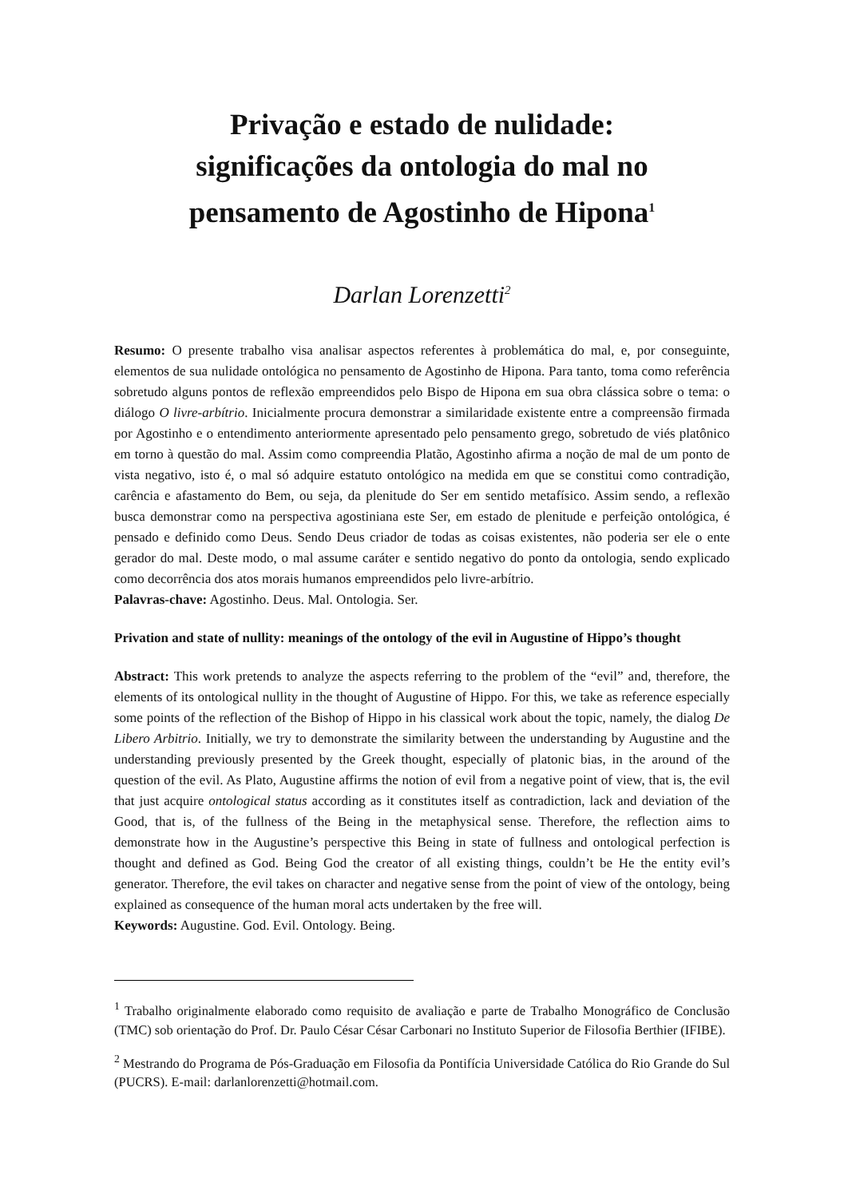Privação e estado de nulidade:
significações da ontologia do mal no
pensamento de Agostinho de Hipona<sup>1</sup>
Darlan Lorenzetti<sup>2</sup>
Resumo: O presente trabalho visa analisar aspectos referentes à problemática do mal, e, por conseguinte, elementos de sua nulidade ontológica no pensamento de Agostinho de Hipona. Para tanto, toma como referência sobretudo alguns pontos de reflexão empreendidos pelo Bispo de Hipona em sua obra clássica sobre o tema: o diálogo O livre-arbítrio. Inicialmente procura demonstrar a similaridade existente entre a compreensão firmada por Agostinho e o entendimento anteriormente apresentado pelo pensamento grego, sobretudo de viés platônico em torno à questão do mal. Assim como compreendia Platão, Agostinho afirma a noção de mal de um ponto de vista negativo, isto é, o mal só adquire estatuto ontológico na medida em que se constitui como contradição, carência e afastamento do Bem, ou seja, da plenitude do Ser em sentido metafísico. Assim sendo, a reflexão busca demonstrar como na perspectiva agostiniana este Ser, em estado de plenitude e perfeição ontológica, é pensado e definido como Deus. Sendo Deus criador de todas as coisas existentes, não poderia ser ele o ente gerador do mal. Deste modo, o mal assume caráter e sentido negativo do ponto da ontologia, sendo explicado como decorrência dos atos morais humanos empreendidos pelo livre-arbítrio.
Palavras-chave: Agostinho. Deus. Mal. Ontologia. Ser.
Privation and state of nullity: meanings of the ontology of the evil in Augustine of Hippo’s thought
Abstract: This work pretends to analyze the aspects referring to the problem of the “evil” and, therefore, the elements of its ontological nullity in the thought of Augustine of Hippo. For this, we take as reference especially some points of the reflection of the Bishop of Hippo in his classical work about the topic, namely, the dialog De Libero Arbitrio. Initially, we try to demonstrate the similarity between the understanding by Augustine and the understanding previously presented by the Greek thought, especially of platonic bias, in the around of the question of the evil. As Plato, Augustine affirms the notion of evil from a negative point of view, that is, the evil that just acquire ontological status according as it constitutes itself as contradiction, lack and deviation of the Good, that is, of the fullness of the Being in the metaphysical sense. Therefore, the reflection aims to demonstrate how in the Augustine’s perspective this Being in state of fullness and ontological perfection is thought and defined as God. Being God the creator of all existing things, couldn’t be He the entity evil’s generator. Therefore, the evil takes on character and negative sense from the point of view of the ontology, being explained as consequence of the human moral acts undertaken by the free will.
Keywords: Augustine. God. Evil. Ontology. Being.
<sup>1</sup> Trabalho originalmente elaborado como requisito de avaliação e parte de Trabalho Monográfico de Conclusão (TMC) sob orientação do Prof. Dr. Paulo César César Carbonari no Instituto Superior de Filosofia Berthier (IFIBE).
<sup>2</sup> Mestrando do Programa de Pós-Graduação em Filosofia da Pontifícia Universidade Católica do Rio Grande do Sul (PUCRS). E-mail: darlanlorenzetti@hotmail.com.